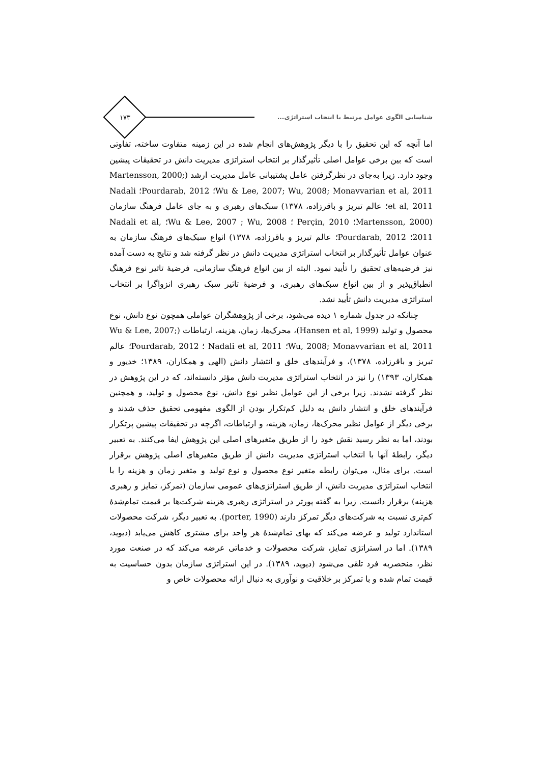۱۷۳
شناسایی الگوی عوامل مرتبط با انتخاب استراتژی...
اما آنچه که این تحقیق را با دیگر پژوهش‌های انجام شده در این زمینه متفاوت ساخته، تفاوتی است که بین برخی عوامل اصلی تأثیرگذار بر انتخاب استراتژی مدیریت دانش در تحقیقات پیشین وجود دارد. زیرا به‌جای در نظرگرفتن عامل پشتیبانی عامل مدیریت ارشد (Martensson, 2000; Wu & Lee, 2007; Wu, 2008; Monavvarian et al, 2011؛ Pourdarab, 2012؛ Nadali et al, 2011؛ عالم تبریز و باقرزاده، ۱۳۷۸) سبک‌های رهبری و به جای عامل فرهنگ سازمان (Martensson, 2000؛ Perçin, 2010 ؛ Wu & Lee, 2007 ; Wu, 2008؛ Nadali et al, 2011؛ Pourdarab, 2012؛ عالم تبریز و باقرزاده، ۱۳۷۸) انواع سبک‌های فرهنگ سازمان به عنوان عوامل تأثیرگذار بر انتخاب استراتژی مدیریت دانش در نظر گرفته شد و نتایج به دست آمده نیز فرضیه‌های تحقیق را تأیید نمود. البته از بین انواع فرهنگ سازمانی، فرضیهٔ تاثیر نوع فرهنگ انطباق‌پذیر و از بین انواع سبک‌های رهبری، و فرضیهٔ تاثیر سبک رهبری انزواگرا بر انتخاب استراتژی مدیریت دانش تأیید نشد.
چنانکه در جدول شماره ۱ دیده می‌شود، برخی از پژوهشگران عواملی همچون نوع دانش، نوع محصول و تولید (Hansen et al, 1999)، محرک‌ها، زمان، هزینه، ارتباطات (Wu & Lee, 2007; Wu, 2008; Monavvarian et al, 2011؛ Nadali et al, 2011 ؛ Pourdarab, 2012؛ عالم تبریز و باقرزاده، ۱۳۷۸)، و فرآیندهای خلق و انتشار دانش (الهی و همکاران، ۱۳۸۹؛ خدیور و همکاران، ۱۳۹۳) را نیز در انتخاب استراتژی مدیریت دانش مؤثر دانسته‌اند، که در این پژوهش در نظر گرفته نشدند. زیرا برخی از این عوامل نظیر نوع دانش، نوع محصول و تولید، و همچنین فرآیندهای خلق و انتشار دانش به دلیل کم‌تکرار بودن از الگوی مفهومی تحقیق حذف شدند و برخی دیگر از عوامل نظیر محرک‌ها، زمان، هزینه، و ارتباطات، اگرچه در تحقیقات پیشین پرتکرار بودند، اما به نظر رسید نقش خود را از طریق متغیرهای اصلی این پژوهش ایفا می‌کنند. به تعبیر دیگر، رابطهٔ آنها با انتخاب استراتژی مدیریت دانش از طریق متغیرهای اصلی پژوهش برقرار است. برای مثال، می‌توان رابطه متغیر نوع محصول و نوع تولید و متغیر زمان و هزینه را با انتخاب استراتژی مدیریت دانش، از طریق استراتژی‌های عمومی سازمان (تمرکز، تمایز و رهبری هزینه) برقرار دانست. زیرا به گفته پورتر در استراتژی رهبری هزینه شرکت‌ها بر قیمت تمام‌شدهٔ کم‌تری نسبت به شرکت‌های دیگر تمرکز دارند (porter, 1990). به تعبیر دیگر، شرکت محصولات استاندارد تولید و عرضه می‌کند که بهای تمام‌شدهٔ هر واحد برای مشتری کاهش می‌یابد (دیوید، ۱۳۸۹). اما در استراتژی تمایز، شرکت محصولات و خدماتی عرضه می‌کند که در صنعت مورد نظر، منحصربه فرد تلقی می‌شود (دیوید، ۱۳۸۹). در این استراتژی سازمان بدون حساسیت به قیمت تمام شده و با تمرکز بر خلاقیت و نوآوری به دنبال ارائه محصولات خاص و